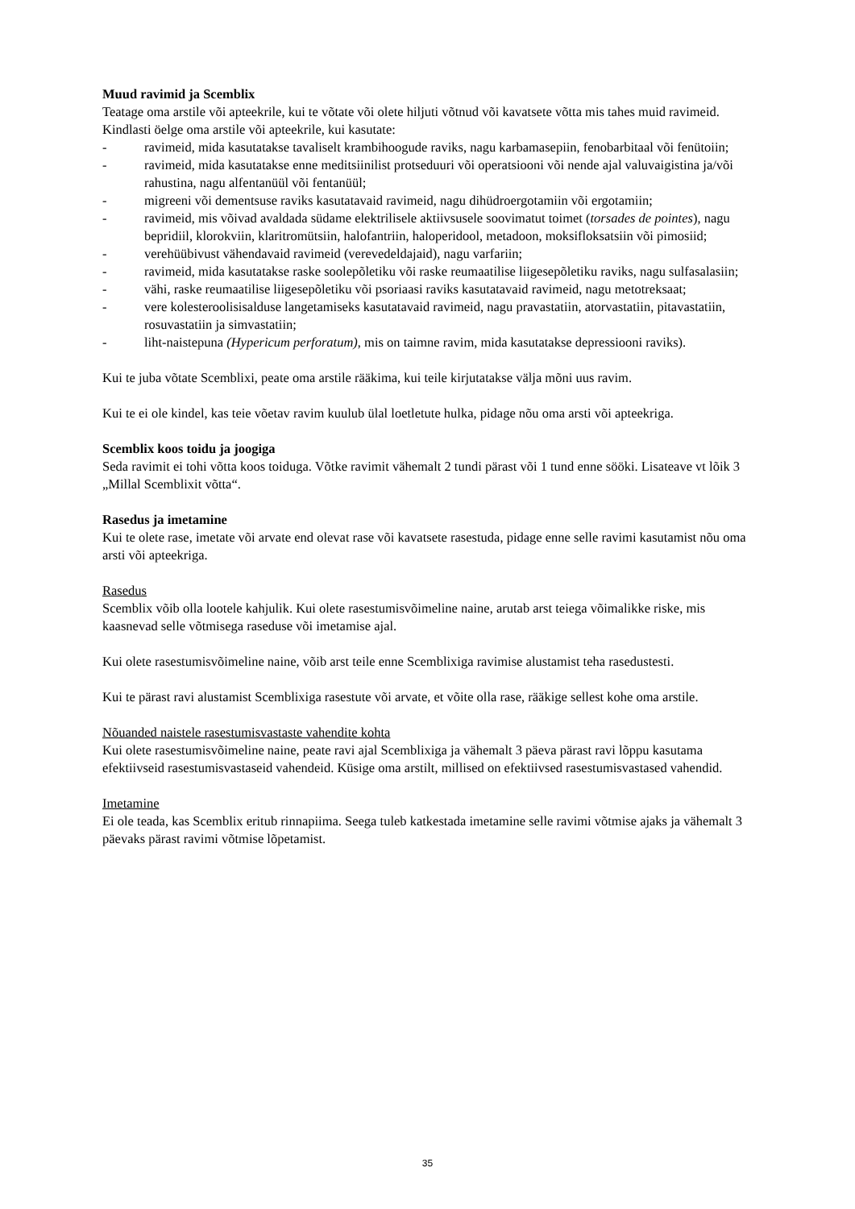Muud ravimid ja Scemblix
Teatage oma arstile või apteekrile, kui te võtate või olete hiljuti võtnud või kavatsete võtta mis tahes muid ravimeid. Kindlasti öelge oma arstile või apteekrile, kui kasutate:
- ravimeid, mida kasutatakse tavaliselt krambihoogude raviks, nagu karbamasepiin, fenobarbitaal või fenütoiin;
- ravimeid, mida kasutatakse enne meditsiinilist protseduuri või operatsiooni või nende ajal valuvaigistina ja/või rahustina, nagu alfentanüül või fentanüül;
- migreeni või dementsuse raviks kasutatavaid ravimeid, nagu dihüdroergotamiin või ergotamiin;
- ravimeid, mis võivad avaldada südame elektrilisele aktiivsusele soovimatut toimet (torsades de pointes), nagu bepridiil, klorokviin, klaritromütsiin, halofantriin, haloperidool, metadoon, moksifloksatsiin või pimosiid;
- verehüübivust vähendavaid ravimeid (verevedeldajaid), nagu varfariin;
- ravimeid, mida kasutatakse raske soolepõletiku või raske reumaatilise liigesepõletiku raviks, nagu sulfasalasiin;
- vähi, raske reumaatilise liigesepõletiku või psoriaasi raviks kasutatavaid ravimeid, nagu metotreksaat;
- vere kolesteroolisisalduse langetamiseks kasutatavaid ravimeid, nagu pravastatiin, atorvastatiin, pitavastatiin, rosuvastatiin ja simvastatiin;
- liht-naistepuna (Hypericum perforatum), mis on taimne ravim, mida kasutatakse depressiooni raviks).
Kui te juba võtate Scemblixi, peate oma arstile rääkima, kui teile kirjutatakse välja mõni uus ravim.
Kui te ei ole kindel, kas teie võetav ravim kuulub ülal loetletute hulka, pidage nõu oma arsti või apteekriga.
Scemblix koos toidu ja joogiga
Seda ravimit ei tohi võtta koos toiduga. Võtke ravimit vähemalt 2 tundi pärast või 1 tund enne sööki. Lisateave vt lõik 3 „Millal Scemblixit võtta“.
Rasedus ja imetamine
Kui te olete rase, imetate või arvate end olevat rase või kavatsete rasestuda, pidage enne selle ravimi kasutamist nõu oma arsti või apteekriga.
Rasedus
Scemblix võib olla lootele kahjulik. Kui olete rasestumisvõimeline naine, arutab arst teiega võimalikke riske, mis kaasnevad selle võtmisega raseduse või imetamise ajal.
Kui olete rasestumisvõimeline naine, võib arst teile enne Scemblixiga ravimise alustamist teha rasedustesti.
Kui te pärast ravi alustamist Scemblixiga rasestute või arvate, et võite olla rase, rääkige sellest kohe oma arstile.
Nõuanded naistele rasestumisvastaste vahendite kohta
Kui olete rasestumisvõimeline naine, peate ravi ajal Scemblixiga ja vähemalt 3 päeva pärast ravi lõppu kasutama efektiivseid rasestumisvastaseid vahendeid. Küsige oma arstilt, millised on efektiivsed rasestumisvastased vahendid.
Imetamine
Ei ole teada, kas Scemblix eritub rinnapiima. Seega tuleb katkestada imetamine selle ravimi võtmise ajaks ja vähemalt 3 päevaks pärast ravimi võtmise lõpetamist.
35